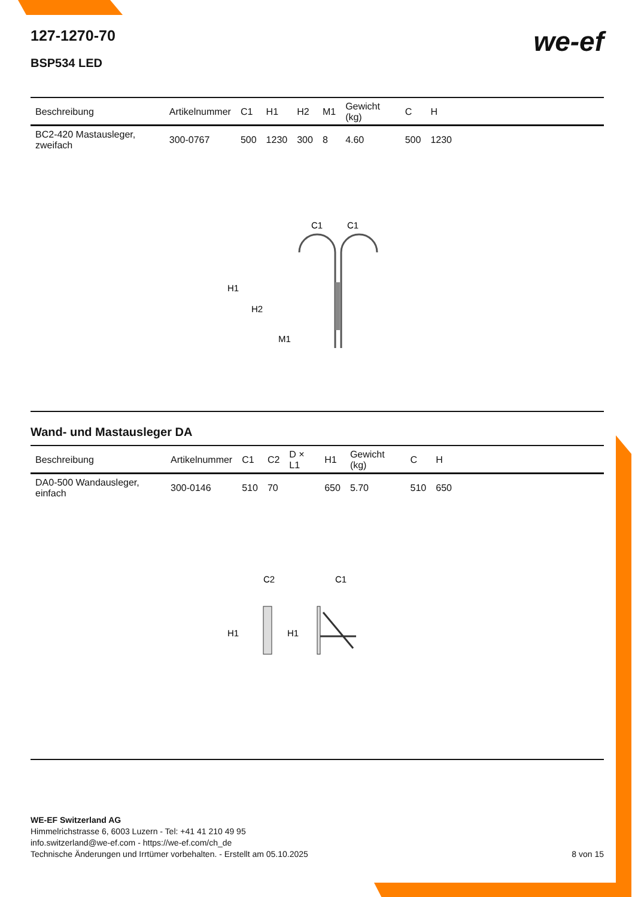we-ef
127-1270-70
BSP534 LED
| Beschreibung | Artikelnummer | C1 | H1 | H2 | M1 | Gewicht (kg) | C | H | |
| --- | --- | --- | --- | --- | --- | --- | --- | --- | --- |
| BC2-420 Mastausleger, zweifach | 300-0767 | 500 | 1230 | 300 | 8 | 4.60 | 500 | 1230 | |
C1
C1
H1
H2
M1
Wand- und Mastausleger DA
| Beschreibung | Artikelnummer | C1 | C2 | D × L1 | H1 | Gewicht (kg) | C | H | |
| --- | --- | --- | --- | --- | --- | --- | --- | --- | --- |
| DA0-500 Wandausleger, einfach | 300-0146 | 510 | 70 | | 650 | 5.70 | 510 | 650 | |
C2
C1
H1
H1
WE-EF Switzerland AG
Himmelrichstrasse 6, 6003 Luzern - Tel: +41 41 210 49 95
info.switzerland@we-ef.com - https://we-ef.com/ch_de
Technische Änderungen und Irrtümer vorbehalten. - Erstellt am 05.10.2025 8 von 15